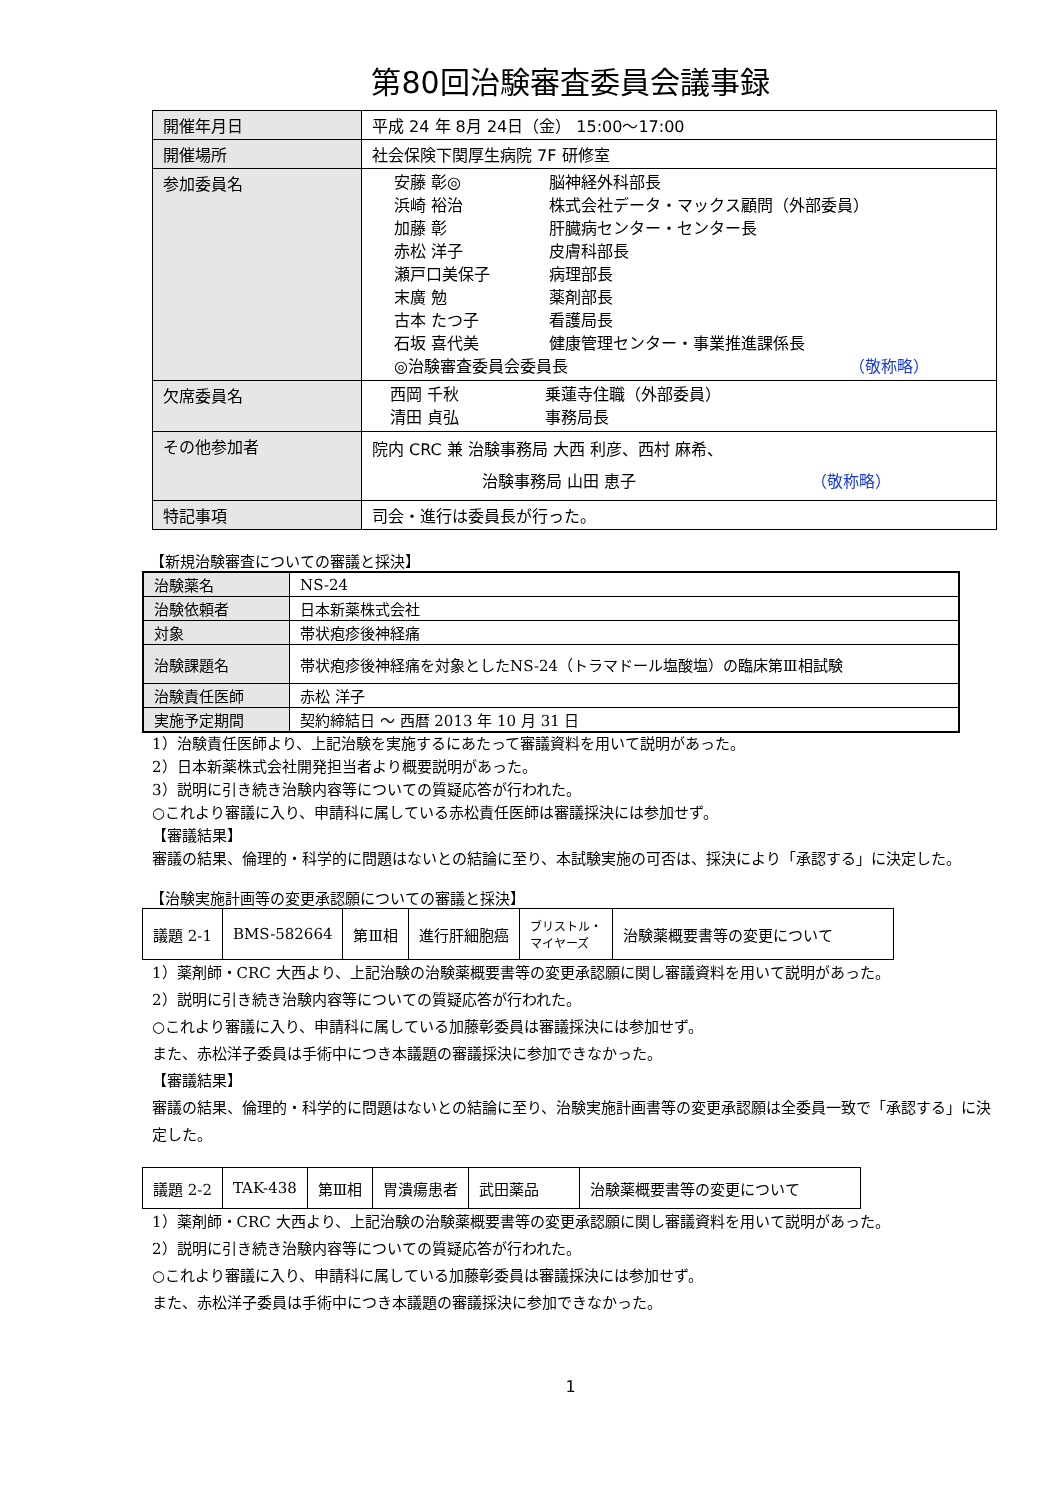第80回治験審査委員会議事録
| 開催年月日 | 平成 24 年 8月 24日（金） 15:00～17:00 |
| 開催場所 | 社会保険下関厚生病院 7F 研修室 |
| 参加委員名 | 安藤 彰◎ 脳神経外科部長 浜崎 裕治 株式会社データ・マックス顧問（外部委員） 加藤 彰 肝臓病センター・センター長 赤松 洋子 皮膚科部長 瀬戸口美保子 病理部長 末廣 勉 薬剤部長 古本 たつ子 看護局長 石坂 喜代美 健康管理センター・事業推進課係長 ◎治験審査委員会委員長 （敬称略） |
| 欠席委員名 | 西岡 千秋 乗蓮寺住職（外部委員） 清田 貞弘 事務局長 |
| その他参加者 | 院内 CRC 兼 治験事務局 大西 利彦、西村 麻希、 治験事務局 山田 恵子 （敬称略） |
| 特記事項 | 司会・進行は委員長が行った。 |
【新規治験審査についての審議と採決】
| 治験薬名 | NS-24 |
| 治験依頼者 | 日本新薬株式会社 |
| 対象 | 帯状疱疹後神経痛 |
| 治験課題名 | 帯状疱疹後神経痛を対象としたNS-24（トラマドール塩酸塩）の臨床第Ⅲ相試験 |
| 治験責任医師 | 赤松 洋子 |
| 実施予定期間 | 契約締結日 ～ 西暦 2013 年 10 月 31 日 |
1）治験責任医師より、上記治験を実施するにあたって審議資料を用いて説明があった。
2）日本新薬株式会社開発担当者より概要説明があった。
3）説明に引き続き治験内容等についての質疑応答が行われた。
○これより審議に入り、申請科に属している赤松責任医師は審議採決には参加せず。
【審議結果】
審議の結果、倫理的・科学的に問題はないとの結論に至り、本試験実施の可否は、採決により「承認する」に決定した。
【治験実施計画等の変更承認願についての審議と採決】
| 議題 2-1 | BMS-582664 | 第Ⅲ相 | 進行肝細胞癌 | ブリストル・ マイヤーズ | 治験薬概要書等の変更について |
1）薬剤師・CRC 大西より、上記治験の治験薬概要書等の変更承認願に関し審議資料を用いて説明があった。
2）説明に引き続き治験内容等についての質疑応答が行われた。
○これより審議に入り、申請科に属している加藤彰委員は審議採決には参加せず。
また、赤松洋子委員は手術中につき本議題の審議採決に参加できなかった。
【審議結果】
審議の結果、倫理的・科学的に問題はないとの結論に至り、治験実施計画書等の変更承認願は全委員一致で「承認する」に決定した。
| 議題 2-2 | TAK-438 | 第Ⅲ相 | 胃潰瘍患者 | 武田薬品 | 治験薬概要書等の変更について |
1）薬剤師・CRC 大西より、上記治験の治験薬概要書等の変更承認願に関し審議資料を用いて説明があった。
2）説明に引き続き治験内容等についての質疑応答が行われた。
○これより審議に入り、申請科に属している加藤彰委員は審議採決には参加せず。
また、赤松洋子委員は手術中につき本議題の審議採決に参加できなかった。
1